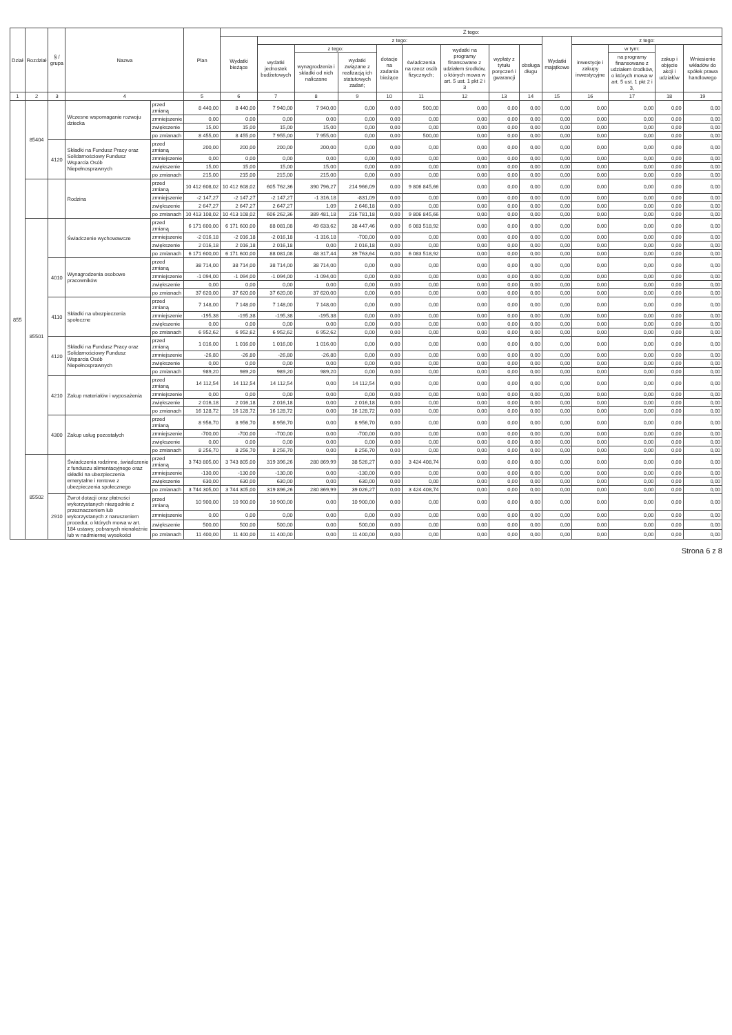| Dział | Rozdział | § / grupa | Nazwa | | Plan | Z tego: | | | | | | | | | | | | | |
| --- | --- | --- | --- | --- | --- | --- | --- | --- | --- | --- | --- | --- | --- | --- | --- | --- | --- | --- | --- |
| | | | | | | Wydatki bieżące | z tego: | | | | | | | | Wydatki majątkowe | z tego: | | | |
| | | | | | | | wydatki jednostek budżetowych | z tego: | | dotacje na zadania bieżące | świadczenia na rzecz osób fizycznych; | wydatki na programy finansowane z udziałem środków, o których mowa w art. 5 ust. 1 pkt 2 i 3 | wypłaty z tytułu poręczeń i gwarancji | obsługa długu | | inwestycje i zakupy inwestycyjne | w tym: | zakup i objęcie akcji i udziałów | Wniesienie wkładów do spółek prawa handlowego |
| | | | | | | | | wynagrodzenia i składki od nich naliczane | wydatki związane z realizacją ich statutowych zadań; | | | | | | | | na programy finansowane z udziałem środków, o których mowa w art. 5 ust. 1 pkt 2 i 3, | | |
| 1 | 2 | 3 | 4 | | 5 | 6 | 7 | 8 | 9 | 10 | 11 | 12 | 13 | 14 | 15 | 16 | 17 | 18 | 19 |
| 855 | 85404 | | Wczesne wspomaganie rozwoju dziecka | przed zmianą | 8 440,00 | 8 440,00 | 7 940,00 | 7 940,00 | 0,00 | 0,00 | 500,00 | 0,00 | 0,00 | 0,00 | 0,00 | 0,00 | 0,00 | 0,00 | 0,00 |
| | | | | zmniejszenie | 0,00 | 0,00 | 0,00 | 0,00 | 0,00 | 0,00 | 0,00 | 0,00 | 0,00 | 0,00 | 0,00 | 0,00 | 0,00 | 0,00 | 0,00 |
| | | | | zwiększenie | 15,00 | 15,00 | 15,00 | 15,00 | 0,00 | 0,00 | 0,00 | 0,00 | 0,00 | 0,00 | 0,00 | 0,00 | 0,00 | 0,00 | 0,00 |
| | | | | po zmianach | 8 455,00 | 8 455,00 | 7 955,00 | 7 955,00 | 0,00 | 0,00 | 500,00 | 0,00 | 0,00 | 0,00 | 0,00 | 0,00 | 0,00 | 0,00 | 0,00 |
| | | 4120 | Składki na Fundusz Pracy oraz Solidarnościowy Fundusz Wsparcia Osób Niepełnosprawnych | przed zmianą | 200,00 | 200,00 | 200,00 | 200,00 | 0,00 | 0,00 | 0,00 | 0,00 | 0,00 | 0,00 | 0,00 | 0,00 | 0,00 | 0,00 | 0,00 |
| | | | | zmniejszenie | 0,00 | 0,00 | 0,00 | 0,00 | 0,00 | 0,00 | 0,00 | 0,00 | 0,00 | 0,00 | 0,00 | 0,00 | 0,00 | 0,00 | 0,00 |
| | | | | zwiększenie | 15,00 | 15,00 | 15,00 | 15,00 | 0,00 | 0,00 | 0,00 | 0,00 | 0,00 | 0,00 | 0,00 | 0,00 | 0,00 | 0,00 | 0,00 |
| | | | | po zmianach | 215,00 | 215,00 | 215,00 | 215,00 | 0,00 | 0,00 | 0,00 | 0,00 | 0,00 | 0,00 | 0,00 | 0,00 | 0,00 | 0,00 | 0,00 |
| | | | Rodzina | przed zmianą | 10 412 608,02 | 10 412 608,02 | 605 762,36 | 390 796,27 | 214 966,09 | 0,00 | 9 806 845,66 | 0,00 | 0,00 | 0,00 | 0,00 | 0,00 | 0,00 | 0,00 | 0,00 |
| | | | | zmniejszenie | -2 147,27 | -2 147,27 | -2 147,27 | -1 316,18 | -831,09 | 0,00 | 0,00 | 0,00 | 0,00 | 0,00 | 0,00 | 0,00 | 0,00 | 0,00 | 0,00 |
| | | | | zwiększenie | 2 647,27 | 2 647,27 | 2 647,27 | 1,09 | 2 646,18 | 0,00 | 0,00 | 0,00 | 0,00 | 0,00 | 0,00 | 0,00 | 0,00 | 0,00 | 0,00 |
| | | | | po zmianach | 10 413 108,02 | 10 413 108,02 | 606 262,36 | 389 481,18 | 216 781,18 | 0,00 | 9 806 845,66 | 0,00 | 0,00 | 0,00 | 0,00 | 0,00 | 0,00 | 0,00 | 0,00 |
| | 85501 | | Świadczenie wychowawcze | przed zmianą | 6 171 600,00 | 6 171 600,00 | 88 081,08 | 49 633,62 | 38 447,46 | 0,00 | 6 083 518,92 | 0,00 | 0,00 | 0,00 | 0,00 | 0,00 | 0,00 | 0,00 | 0,00 |
| | | | | zmniejszenie | -2 016,18 | -2 016,18 | -2 016,18 | -1 316,18 | -700,00 | 0,00 | 0,00 | 0,00 | 0,00 | 0,00 | 0,00 | 0,00 | 0,00 | 0,00 | 0,00 |
| | | | | zwiększenie | 2 016,18 | 2 016,18 | 2 016,18 | 0,00 | 2 016,18 | 0,00 | 0,00 | 0,00 | 0,00 | 0,00 | 0,00 | 0,00 | 0,00 | 0,00 | 0,00 |
| | | | | po zmianach | 6 171 600,00 | 6 171 600,00 | 88 081,08 | 48 317,44 | 39 763,64 | 0,00 | 6 083 518,92 | 0,00 | 0,00 | 0,00 | 0,00 | 0,00 | 0,00 | 0,00 | 0,00 |
| | | 4010 | Wynagrodzenia osobowe pracowników | przed zmianą | 38 714,00 | 38 714,00 | 38 714,00 | 38 714,00 | 0,00 | 0,00 | 0,00 | 0,00 | 0,00 | 0,00 | 0,00 | 0,00 | 0,00 | 0,00 | 0,00 |
| | | | | zmniejszenie | -1 094,00 | -1 094,00 | -1 094,00 | -1 094,00 | 0,00 | 0,00 | 0,00 | 0,00 | 0,00 | 0,00 | 0,00 | 0,00 | 0,00 | 0,00 | 0,00 |
| | | | | zwiększenie | 0,00 | 0,00 | 0,00 | 0,00 | 0,00 | 0,00 | 0,00 | 0,00 | 0,00 | 0,00 | 0,00 | 0,00 | 0,00 | 0,00 | 0,00 |
| | | | | po zmianach | 37 620,00 | 37 620,00 | 37 620,00 | 37 620,00 | 0,00 | 0,00 | 0,00 | 0,00 | 0,00 | 0,00 | 0,00 | 0,00 | 0,00 | 0,00 | 0,00 |
| | | 4110 | Składki na ubezpieczenia społeczne | przed zmianą | 7 148,00 | 7 148,00 | 7 148,00 | 7 148,00 | 0,00 | 0,00 | 0,00 | 0,00 | 0,00 | 0,00 | 0,00 | 0,00 | 0,00 | 0,00 | 0,00 |
| | | | | zmniejszenie | -195,38 | -195,38 | -195,38 | -195,38 | 0,00 | 0,00 | 0,00 | 0,00 | 0,00 | 0,00 | 0,00 | 0,00 | 0,00 | 0,00 | 0,00 |
| | | | | zwiększenie | 0,00 | 0,00 | 0,00 | 0,00 | 0,00 | 0,00 | 0,00 | 0,00 | 0,00 | 0,00 | 0,00 | 0,00 | 0,00 | 0,00 | 0,00 |
| | | | | po zmianach | 6 952,62 | 6 952,62 | 6 952,62 | 6 952,62 | 0,00 | 0,00 | 0,00 | 0,00 | 0,00 | 0,00 | 0,00 | 0,00 | 0,00 | 0,00 | 0,00 |
| | | 4120 | Składki na Fundusz Pracy oraz Solidarnościowy Fundusz Wsparcia Osób Niepełnosprawnych | przed zmianą | 1 016,00 | 1 016,00 | 1 016,00 | 1 016,00 | 0,00 | 0,00 | 0,00 | 0,00 | 0,00 | 0,00 | 0,00 | 0,00 | 0,00 | 0,00 | 0,00 |
| | | | | zmniejszenie | -26,80 | -26,80 | -26,80 | -26,80 | 0,00 | 0,00 | 0,00 | 0,00 | 0,00 | 0,00 | 0,00 | 0,00 | 0,00 | 0,00 | 0,00 |
| | | | | zwiększenie | 0,00 | 0,00 | 0,00 | 0,00 | 0,00 | 0,00 | 0,00 | 0,00 | 0,00 | 0,00 | 0,00 | 0,00 | 0,00 | 0,00 | 0,00 |
| | | | | po zmianach | 989,20 | 989,20 | 989,20 | 989,20 | 0,00 | 0,00 | 0,00 | 0,00 | 0,00 | 0,00 | 0,00 | 0,00 | 0,00 | 0,00 | 0,00 |
| | | 4210 | Zakup materiałów i wyposażenia | przed zmianą | 14 112,54 | 14 112,54 | 14 112,54 | 0,00 | 14 112,54 | 0,00 | 0,00 | 0,00 | 0,00 | 0,00 | 0,00 | 0,00 | 0,00 | 0,00 | 0,00 |
| | | | | zmniejszenie | 0,00 | 0,00 | 0,00 | 0,00 | 0,00 | 0,00 | 0,00 | 0,00 | 0,00 | 0,00 | 0,00 | 0,00 | 0,00 | 0,00 | 0,00 |
| | | | | zwiększenie | 2 016,18 | 2 016,18 | 2 016,18 | 0,00 | 2 016,18 | 0,00 | 0,00 | 0,00 | 0,00 | 0,00 | 0,00 | 0,00 | 0,00 | 0,00 | 0,00 |
| | | | | po zmianach | 16 128,72 | 16 128,72 | 16 128,72 | 0,00 | 16 128,72 | 0,00 | 0,00 | 0,00 | 0,00 | 0,00 | 0,00 | 0,00 | 0,00 | 0,00 | 0,00 |
| | | 4300 | Zakup usług pozostałych | przed zmianą | 8 956,70 | 8 956,70 | 8 956,70 | 0,00 | 8 956,70 | 0,00 | 0,00 | 0,00 | 0,00 | 0,00 | 0,00 | 0,00 | 0,00 | 0,00 | 0,00 |
| | | | | zmniejszenie | -700,00 | -700,00 | -700,00 | 0,00 | -700,00 | 0,00 | 0,00 | 0,00 | 0,00 | 0,00 | 0,00 | 0,00 | 0,00 | 0,00 | 0,00 |
| | | | | zwiększenie | 0,00 | 0,00 | 0,00 | 0,00 | 0,00 | 0,00 | 0,00 | 0,00 | 0,00 | 0,00 | 0,00 | 0,00 | 0,00 | 0,00 | 0,00 |
| | | | | po zmianach | 8 256,70 | 8 256,70 | 8 256,70 | 0,00 | 8 256,70 | 0,00 | 0,00 | 0,00 | 0,00 | 0,00 | 0,00 | 0,00 | 0,00 | 0,00 | 0,00 |
| | 85502 | | Świadczenia rodzinne, świadczenie z funduszu alimentacyjnego oraz składki na ubezpieczenia emerytalne i rentowe z ubezpieczenia społecznego | przed zmianą | 3 743 805,00 | 3 743 805,00 | 319 396,26 | 280 869,99 | 38 526,27 | 0,00 | 3 424 408,74 | 0,00 | 0,00 | 0,00 | 0,00 | 0,00 | 0,00 | 0,00 | 0,00 |
| | | | | zmniejszenie | -130,00 | -130,00 | -130,00 | 0,00 | -130,00 | 0,00 | 0,00 | 0,00 | 0,00 | 0,00 | 0,00 | 0,00 | 0,00 | 0,00 | 0,00 |
| | | | | zwiększenie | 630,00 | 630,00 | 630,00 | 0,00 | 630,00 | 0,00 | 0,00 | 0,00 | 0,00 | 0,00 | 0,00 | 0,00 | 0,00 | 0,00 | 0,00 |
| | | | | po zmianach | 3 744 305,00 | 3 744 305,00 | 319 896,26 | 280 869,99 | 39 026,27 | 0,00 | 3 424 408,74 | 0,00 | 0,00 | 0,00 | 0,00 | 0,00 | 0,00 | 0,00 | 0,00 |
| | | 2910 | Zwrot dotacji oraz płatności wykorzystanych niezgodnie z przeznaczeniem lub wykorzystanych z naruszeniem procedur, o których mowa w art. 184 ustawy, pobranych nienależnie lub w nadmiernej wysokości | przed zmianą | 10 900,00 | 10 900,00 | 10 900,00 | 0,00 | 10 900,00 | 0,00 | 0,00 | 0,00 | 0,00 | 0,00 | 0,00 | 0,00 | 0,00 | 0,00 | 0,00 |
| | | | | zmniejszenie | 0,00 | 0,00 | 0,00 | 0,00 | 0,00 | 0,00 | 0,00 | 0,00 | 0,00 | 0,00 | 0,00 | 0,00 | 0,00 | 0,00 | 0,00 |
| | | | | zwiększenie | 500,00 | 500,00 | 500,00 | 0,00 | 500,00 | 0,00 | 0,00 | 0,00 | 0,00 | 0,00 | 0,00 | 0,00 | 0,00 | 0,00 | 0,00 |
| | | | | po zmianach | 11 400,00 | 11 400,00 | 11 400,00 | 0,00 | 11 400,00 | 0,00 | 0,00 | 0,00 | 0,00 | 0,00 | 0,00 | 0,00 | 0,00 | 0,00 | 0,00 |
Strona 6 z 8